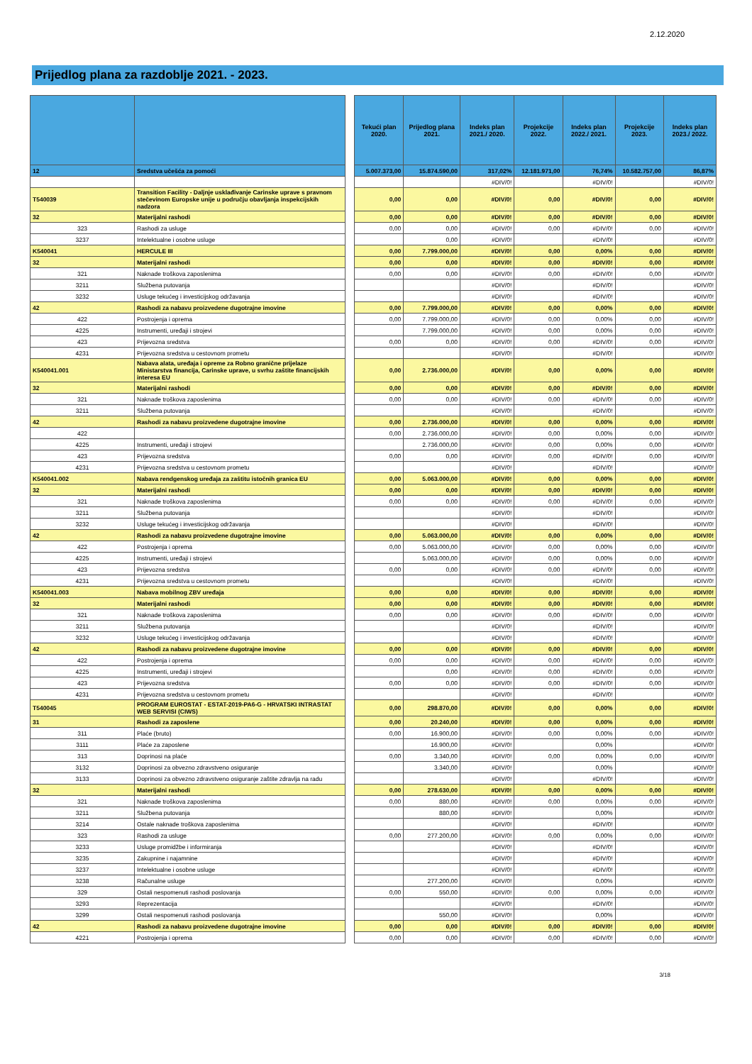2.12.2020
Prijedlog plana za razdoblje 2021. - 2023.
| | | | Tekući plan 2020. | Prijedlog plana 2021. | Indeks plan 2021./ 2020. | Projekcije 2022. | Indeks plan 2022./ 2021. | Projekcije 2023. | Indeks plan 2023./ 2022. |
| 12 | Sredstva učešća za pomoći | | 5.007.373,00 | 15.874.590,00 | 317,02% | 12.181.971,00 | 76,74% | 10.582.757,00 | 86,87% |
| | | | | | #DIV/0! | | #DIV/0! | | #DIV/0! |
| T540039 | Transition Facility - Daljnje usklađivanje Carinske uprave s pravnom stečevinom Europske unije u području obavljanja inspekcijskih nadzora | | 0,00 | 0,00 | #DIV/0! | 0,00 | #DIV/0! | 0,00 | #DIV/0! |
| 32 | Materijalni rashodi | | 0,00 | 0,00 | #DIV/0! | 0,00 | #DIV/0! | 0,00 | #DIV/0! |
| 323 | Rashodi za usluge | | 0,00 | 0,00 | #DIV/0! | 0,00 | #DIV/0! | 0,00 | #DIV/0! |
| 3237 | Intelektualne i osobne usluge | | | 0,00 | #DIV/0! | | #DIV/0! | | #DIV/0! |
| K540041 | HERCULE III | | 0,00 | 7.799.000,00 | #DIV/0! | 0,00 | 0,00% | 0,00 | #DIV/0! |
| 32 | Materijalni rashodi | | 0,00 | 0,00 | #DIV/0! | 0,00 | #DIV/0! | 0,00 | #DIV/0! |
| 321 | Naknade troškova zaposlenima | | 0,00 | 0,00 | #DIV/0! | 0,00 | #DIV/0! | 0,00 | #DIV/0! |
| 3211 | Službena putovanja | | | | #DIV/0! | | #DIV/0! | | #DIV/0! |
| 3232 | Usluge tekućeg i investicijskog održavanja | | | | #DIV/0! | | #DIV/0! | | #DIV/0! |
| 42 | Rashodi za nabavu proizvedene dugotrajne imovine | | 0,00 | 7.799.000,00 | #DIV/0! | 0,00 | 0,00% | 0,00 | #DIV/0! |
| 422 | Postrojenja i oprema | | 0,00 | 7.799.000,00 | #DIV/0! | 0,00 | 0,00% | 0,00 | #DIV/0! |
| 4225 | Instrumenti, uređaji i strojevi | | | 7.799.000,00 | #DIV/0! | 0,00 | 0,00% | 0,00 | #DIV/0! |
| 423 | Prijevozna sredstva | | 0,00 | 0,00 | #DIV/0! | 0,00 | #DIV/0! | 0,00 | #DIV/0! |
| 4231 | Prijevozna sredstva u cestovnom prometu | | | | #DIV/0! | | #DIV/0! | | #DIV/0! |
| K540041.001 | Nabava alata, uređaja i opreme za Robno granične prijelaze Ministarstva financija, Carinske uprave, u svrhu zaštite financijskih interesa EU | | 0,00 | 2.736.000,00 | #DIV/0! | 0,00 | 0,00% | 0,00 | #DIV/0! |
| 32 | Materijalni rashodi | | 0,00 | 0,00 | #DIV/0! | 0,00 | #DIV/0! | 0,00 | #DIV/0! |
| 321 | Naknade troškova zaposlenima | | 0,00 | 0,00 | #DIV/0! | 0,00 | #DIV/0! | 0,00 | #DIV/0! |
| 3211 | Službena putovanja | | | | #DIV/0! | | #DIV/0! | | #DIV/0! |
| 42 | Rashodi za nabavu proizvedene dugotrajne imovine | | 0,00 | 2.736.000,00 | #DIV/0! | 0,00 | 0,00% | 0,00 | #DIV/0! |
| 422 | | | 0,00 | 2.736.000,00 | #DIV/0! | 0,00 | 0,00% | 0,00 | #DIV/0! |
| 4225 | Instrumenti, uređaji i strojevi | | | 2.736.000,00 | #DIV/0! | 0,00 | 0,00% | 0,00 | #DIV/0! |
| 423 | Prijevozna sredstva | | 0,00 | 0,00 | #DIV/0! | 0,00 | #DIV/0! | 0,00 | #DIV/0! |
| 4231 | Prijevozna sredstva u cestovnom prometu | | | | #DIV/0! | | #DIV/0! | | #DIV/0! |
| K540041.002 | Nabava rendgenskog uređaja za zaštitu istočnih granica EU | | 0,00 | 5.063.000,00 | #DIV/0! | 0,00 | 0,00% | 0,00 | #DIV/0! |
| 32 | Materijalni rashodi | | 0,00 | 0,00 | #DIV/0! | 0,00 | #DIV/0! | 0,00 | #DIV/0! |
| 321 | Naknade troškova zaposlenima | | 0,00 | 0,00 | #DIV/0! | 0,00 | #DIV/0! | 0,00 | #DIV/0! |
| 3211 | Službena putovanja | | | | #DIV/0! | | #DIV/0! | | #DIV/0! |
| 3232 | Usluge tekućeg i investicijskog održavanja | | | | #DIV/0! | | #DIV/0! | | #DIV/0! |
| 42 | Rashodi za nabavu proizvedene dugotrajne imovine | | 0,00 | 5.063.000,00 | #DIV/0! | 0,00 | 0,00% | 0,00 | #DIV/0! |
| 422 | Postrojenja i oprema | | 0,00 | 5.063.000,00 | #DIV/0! | 0,00 | 0,00% | 0,00 | #DIV/0! |
| 4225 | Instrumenti, uređaji i strojevi | | | 5.063.000,00 | #DIV/0! | 0,00 | 0,00% | 0,00 | #DIV/0! |
| 423 | Prijevozna sredstva | | 0,00 | 0,00 | #DIV/0! | 0,00 | #DIV/0! | 0,00 | #DIV/0! |
| 4231 | Prijevozna sredstva u cestovnom prometu | | | | #DIV/0! | | #DIV/0! | | #DIV/0! |
| K540041.003 | Nabava mobilnog ZBV uređaja | | 0,00 | 0,00 | #DIV/0! | 0,00 | #DIV/0! | 0,00 | #DIV/0! |
| 32 | Materijalni rashodi | | 0,00 | 0,00 | #DIV/0! | 0,00 | #DIV/0! | 0,00 | #DIV/0! |
| 321 | Naknade troškova zaposlenima | | 0,00 | 0,00 | #DIV/0! | 0,00 | #DIV/0! | 0,00 | #DIV/0! |
| 3211 | Službena putovanja | | | | #DIV/0! | | #DIV/0! | | #DIV/0! |
| 3232 | Usluge tekućeg i investicijskog održavanja | | | | #DIV/0! | | #DIV/0! | | #DIV/0! |
| 42 | Rashodi za nabavu proizvedene dugotrajne imovine | | 0,00 | 0,00 | #DIV/0! | 0,00 | #DIV/0! | 0,00 | #DIV/0! |
| 422 | Postrojenja i oprema | | 0,00 | 0,00 | #DIV/0! | 0,00 | #DIV/0! | 0,00 | #DIV/0! |
| 4225 | Instrumenti, uređaji i strojevi | | | 0,00 | #DIV/0! | 0,00 | #DIV/0! | 0,00 | #DIV/0! |
| 423 | Prijevozna sredstva | | 0,00 | 0,00 | #DIV/0! | 0,00 | #DIV/0! | 0,00 | #DIV/0! |
| 4231 | Prijevozna sredstva u cestovnom prometu | | | | #DIV/0! | | #DIV/0! | | #DIV/0! |
| T540045 | PROGRAM EUROSTAT - ESTAT-2019-PA6-G - HRVATSKI INTRASTAT WEB SERVISI (CIWS) | | 0,00 | 298.870,00 | #DIV/0! | 0,00 | 0,00% | 0,00 | #DIV/0! |
| 31 | Rashodi za zaposlene | | 0,00 | 20.240,00 | #DIV/0! | 0,00 | 0,00% | 0,00 | #DIV/0! |
| 311 | Plaće (bruto) | | 0,00 | 16.900,00 | #DIV/0! | 0,00 | 0,00% | 0,00 | #DIV/0! |
| 3111 | Plaće za zaposlene | | | 16.900,00 | #DIV/0! | | 0,00% | | #DIV/0! |
| 313 | Doprinosi na plaće | | 0,00 | 3.340,00 | #DIV/0! | 0,00 | 0,00% | 0,00 | #DIV/0! |
| 3132 | Doprinosi za obvezno zdravstveno osiguranje | | | 3.340,00 | #DIV/0! | | 0,00% | | #DIV/0! |
| 3133 | Doprinosi za obvezno zdravstveno osiguranje zaštite zdravlja na radu | | | | #DIV/0! | | #DIV/0! | | #DIV/0! |
| 32 | Materijalni rashodi | | 0,00 | 278.630,00 | #DIV/0! | 0,00 | 0,00% | 0,00 | #DIV/0! |
| 321 | Naknade troškova zaposlenima | | 0,00 | 880,00 | #DIV/0! | 0,00 | 0,00% | 0,00 | #DIV/0! |
| 3211 | Službena putovanja | | | 880,00 | #DIV/0! | | 0,00% | | #DIV/0! |
| 3214 | Ostale naknade troškova zaposlenima | | | | #DIV/0! | | #DIV/0! | | #DIV/0! |
| 323 | Rashodi za usluge | | 0,00 | 277.200,00 | #DIV/0! | 0,00 | 0,00% | 0,00 | #DIV/0! |
| 3233 | Usluge promidžbe i informiranja | | | | #DIV/0! | | #DIV/0! | | #DIV/0! |
| 3235 | Zakupnine i najamnine | | | | #DIV/0! | | #DIV/0! | | #DIV/0! |
| 3237 | Intelektualne i osobne usluge | | | | #DIV/0! | | #DIV/0! | | #DIV/0! |
| 3238 | Računalne usluge | | | 277.200,00 | #DIV/0! | | 0,00% | | #DIV/0! |
| 329 | Ostali nespomenuti rashodi poslovanja | | 0,00 | 550,00 | #DIV/0! | 0,00 | 0,00% | 0,00 | #DIV/0! |
| 3293 | Reprezentacija | | | | #DIV/0! | | #DIV/0! | | #DIV/0! |
| 3299 | Ostali nespomenuti rashodi poslovanja | | | 550,00 | #DIV/0! | | 0,00% | | #DIV/0! |
| 42 | Rashodi za nabavu proizvedene dugotrajne imovine | | 0,00 | 0,00 | #DIV/0! | 0,00 | #DIV/0! | 0,00 | #DIV/0! |
| 4221 | Postrojenja i oprema | | 0,00 | 0,00 | #DIV/0! | 0,00 | #DIV/0! | 0,00 | #DIV/0! |
3/18